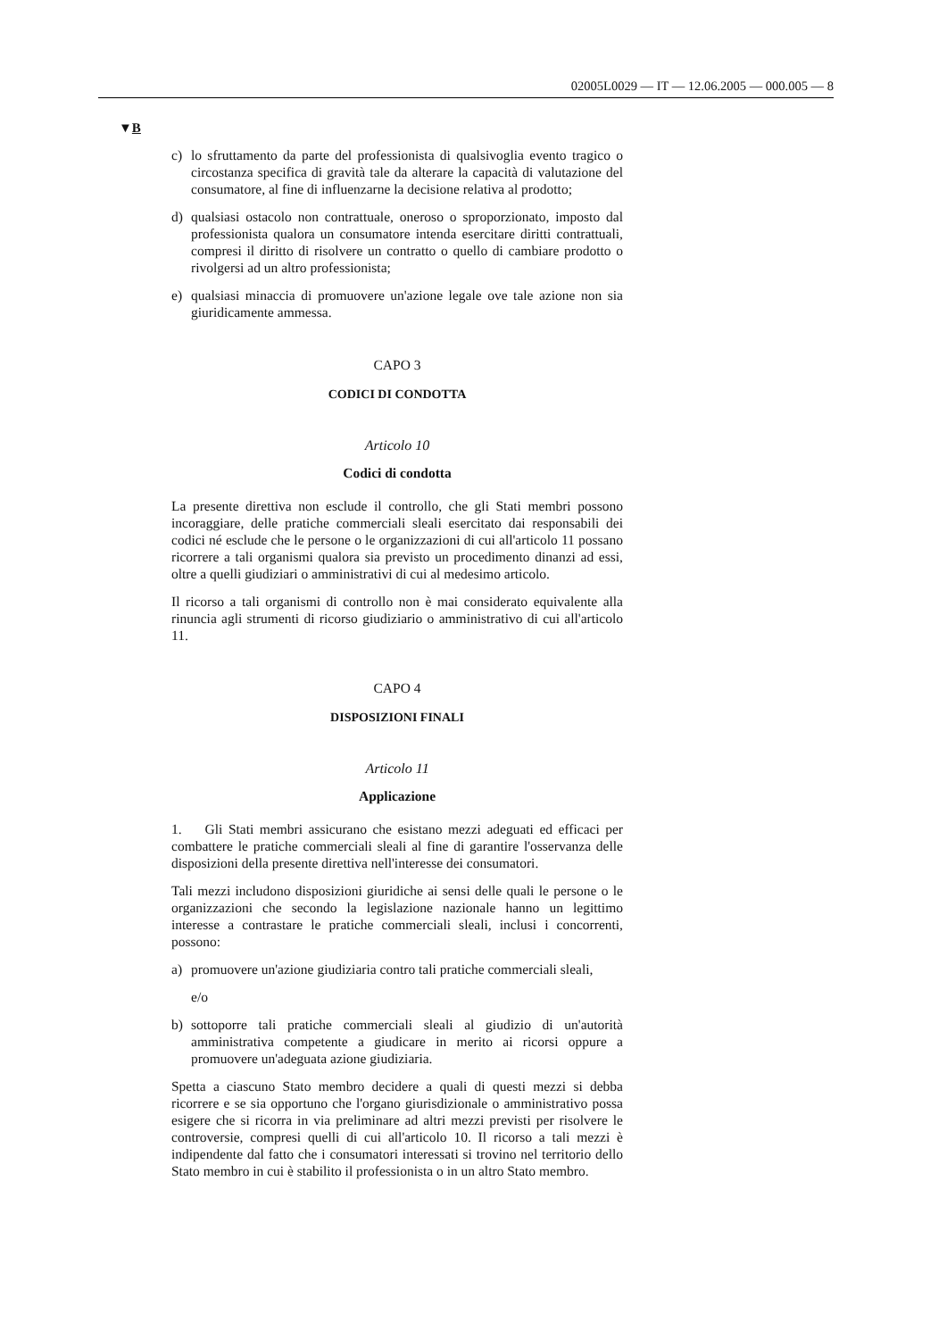02005L0029 — IT — 12.06.2005 — 000.005 — 8
▼B
c) lo sfruttamento da parte del professionista di qualsivoglia evento tragico o circostanza specifica di gravità tale da alterare la capacità di valutazione del consumatore, al fine di influenzarne la decisione relativa al prodotto;
d) qualsiasi ostacolo non contrattuale, oneroso o sproporzionato, imposto dal professionista qualora un consumatore intenda esercitare diritti contrattuali, compresi il diritto di risolvere un contratto o quello di cambiare prodotto o rivolgersi ad un altro professionista;
e) qualsiasi minaccia di promuovere un'azione legale ove tale azione non sia giuridicamente ammessa.
CAPO 3
CODICI DI CONDOTTA
Articolo 10
Codici di condotta
La presente direttiva non esclude il controllo, che gli Stati membri possono incoraggiare, delle pratiche commerciali sleali esercitato dai responsabili dei codici né esclude che le persone o le organizzazioni di cui all'articolo 11 possano ricorrere a tali organismi qualora sia previsto un procedimento dinanzi ad essi, oltre a quelli giudiziari o amministrativi di cui al medesimo articolo.
Il ricorso a tali organismi di controllo non è mai considerato equivalente alla rinuncia agli strumenti di ricorso giudiziario o amministrativo di cui all'articolo 11.
CAPO 4
DISPOSIZIONI FINALI
Articolo 11
Applicazione
1. Gli Stati membri assicurano che esistano mezzi adeguati ed efficaci per combattere le pratiche commerciali sleali al fine di garantire l'osservanza delle disposizioni della presente direttiva nell'interesse dei consumatori.
Tali mezzi includono disposizioni giuridiche ai sensi delle quali le persone o le organizzazioni che secondo la legislazione nazionale hanno un legittimo interesse a contrastare le pratiche commerciali sleali, inclusi i concorrenti, possono:
a) promuovere un'azione giudiziaria contro tali pratiche commerciali sleali,
e/o
b) sottoporre tali pratiche commerciali sleali al giudizio di un'autorità amministrativa competente a giudicare in merito ai ricorsi oppure a promuovere un'adeguata azione giudiziaria.
Spetta a ciascuno Stato membro decidere a quali di questi mezzi si debba ricorrere e se sia opportuno che l'organo giurisdizionale o amministrativo possa esigere che si ricorra in via preliminare ad altri mezzi previsti per risolvere le controversie, compresi quelli di cui all'articolo 10. Il ricorso a tali mezzi è indipendente dal fatto che i consumatori interessati si trovino nel territorio dello Stato membro in cui è stabilito il professionista o in un altro Stato membro.